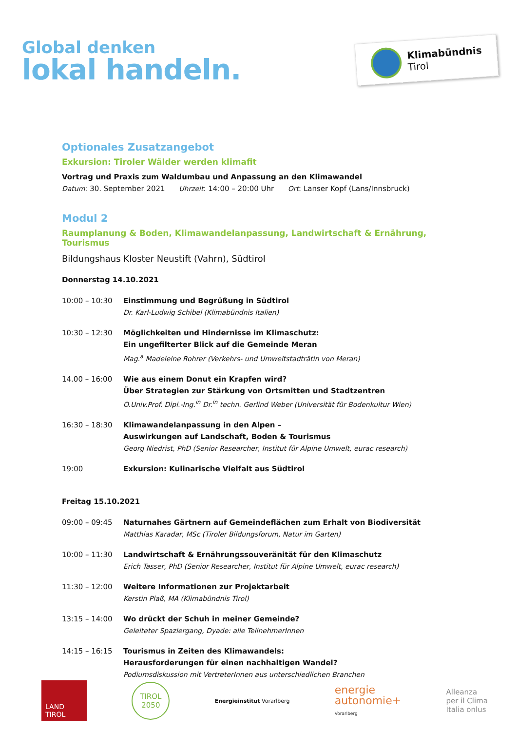Global denken
lokal handeln.
Klimabündnis
Tirol
Optionales Zusatzangebot
Exkursion: Tiroler Wälder werden klimafit
Vortrag und Praxis zum Waldumbau und Anpassung an den Klimawandel
Datum: 30. September 2021 Uhrzeit: 14:00 – 20:00 Uhr Ort: Lanser Kopf (Lans/Innsbruck)
Modul 2
Raumplanung & Boden, Klimawandelanpassung, Landwirtschaft & Ernährung, Tourismus
Bildungshaus Kloster Neustift (Vahrn), Südtirol
Donnerstag 14.10.2021
| 10:00 – 10:30 | Einstimmung und Begrüßung in Südtirol Dr. Karl-Ludwig Schibel (Klimabündnis Italien) |
| 10:30 – 12:30 | Möglichkeiten und Hindernisse im Klimaschutz: Ein ungefilterter Blick auf die Gemeinde Meran Mag.<sup>a</sup> Madeleine Rohrer (Verkehrs- und Umweltstadträtin von Meran) |
| 14.00 – 16:00 | Wie aus einem Donut ein Krapfen wird? Über Strategien zur Stärkung von Ortsmitten und Stadtzentren O.Univ.Prof. Dipl.-Ing.<sup>in</sup> Dr.<sup>in</sup> techn. Gerlind Weber (Universität für Bodenkultur Wien) |
| 16:30 – 18:30 | Klimawandelanpassung in den Alpen – Auswirkungen auf Landschaft, Boden & Tourismus Georg Niedrist, PhD (Senior Researcher, Institut für Alpine Umwelt, eurac research) |
| 19:00 | Exkursion: Kulinarische Vielfalt aus Südtirol |
Freitag 15.10.2021
| 09:00 – 09:45 | Naturnahes Gärtnern auf Gemeindeflächen zum Erhalt von Biodiversität Matthias Karadar, MSc (Tiroler Bildungsforum, Natur im Garten) |
| 10:00 – 11:30 | Landwirtschaft & Ernährungssouveränität für den Klimaschutz Erich Tasser, PhD (Senior Researcher, Institut für Alpine Umwelt, eurac research) |
| 11:30 – 12:00 | Weitere Informationen zur Projektarbeit Kerstin Plaß, MA (Klimabündnis Tirol) |
| 13:15 – 14:00 | Wo drückt der Schuh in meiner Gemeinde? Geleiteter Spaziergang, Dyade: alle TeilnehmerInnen |
| 14:15 – 16:15 | Tourismus in Zeiten des Klimawandels: Herausforderungen für einen nachhaltigen Wandel? Podiumsdiskussion mit VertreterInnen aus unterschiedlichen Branchen |
LAND
TIROL
TIROL
2050
Energieinstitut Vorarlberg
energie
autonomie+
Vorarlberg
Alleanza
per il Clima
Italia onlus